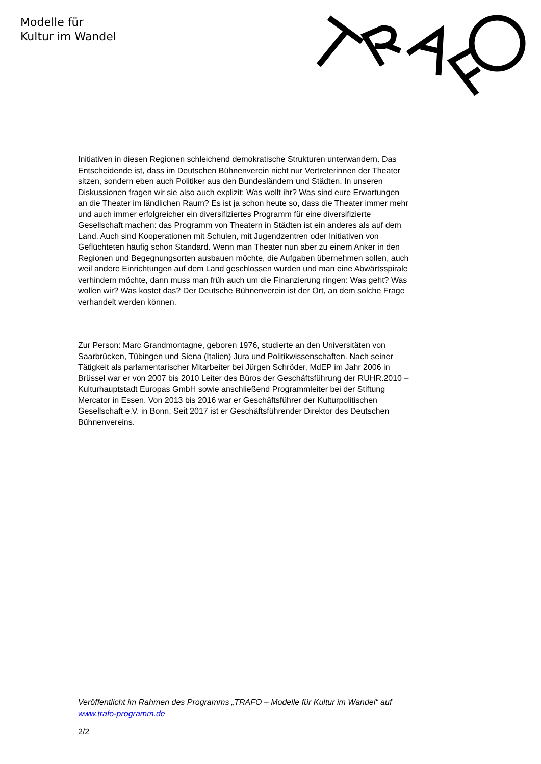Modelle für
Kultur im Wandel
Initiativen in diesen Regionen schleichend demokratische Strukturen unterwandern. Das Entscheidende ist, dass im Deutschen Bühnenverein nicht nur Vertreterinnen der Theater sitzen, sondern eben auch Politiker aus den Bundesländern und Städten. In unseren Diskussionen fragen wir sie also auch explizit: Was wollt ihr? Was sind eure Erwartungen an die Theater im ländlichen Raum? Es ist ja schon heute so, dass die Theater immer mehr und auch immer erfolgreicher ein diversifiziertes Programm für eine diversifizierte Gesellschaft machen: das Programm von Theatern in Städten ist ein anderes als auf dem Land. Auch sind Kooperationen mit Schulen, mit Jugendzentren oder Initiativen von Geflüchteten häufig schon Standard. Wenn man Theater nun aber zu einem Anker in den Regionen und Begegnungsorten ausbauen möchte, die Aufgaben übernehmen sollen, auch weil andere Einrichtungen auf dem Land geschlossen wurden und man eine Abwärtsspirale verhindern möchte, dann muss man früh auch um die Finanzierung ringen: Was geht? Was wollen wir? Was kostet das? Der Deutsche Bühnenverein ist der Ort, an dem solche Frage verhandelt werden können.
Zur Person: Marc Grandmontagne, geboren 1976, studierte an den Universitäten von Saarbrücken, Tübingen und Siena (Italien) Jura und Politikwissenschaften. Nach seiner Tätigkeit als parlamentarischer Mitarbeiter bei Jürgen Schröder, MdEP im Jahr 2006 in Brüssel war er von 2007 bis 2010 Leiter des Büros der Geschäftsführung der RUHR.2010 – Kulturhauptstadt Europas GmbH sowie anschließend Programmleiter bei der Stiftung Mercator in Essen. Von 2013 bis 2016 war er Geschäftsführer der Kulturpolitischen Gesellschaft e.V. in Bonn. Seit 2017 ist er Geschäftsführender Direktor des Deutschen Bühnenvereins.
Veröffentlicht im Rahmen des Programms „TRAFO – Modelle für Kultur im Wandel“ auf www.trafo-programm.de
2/2